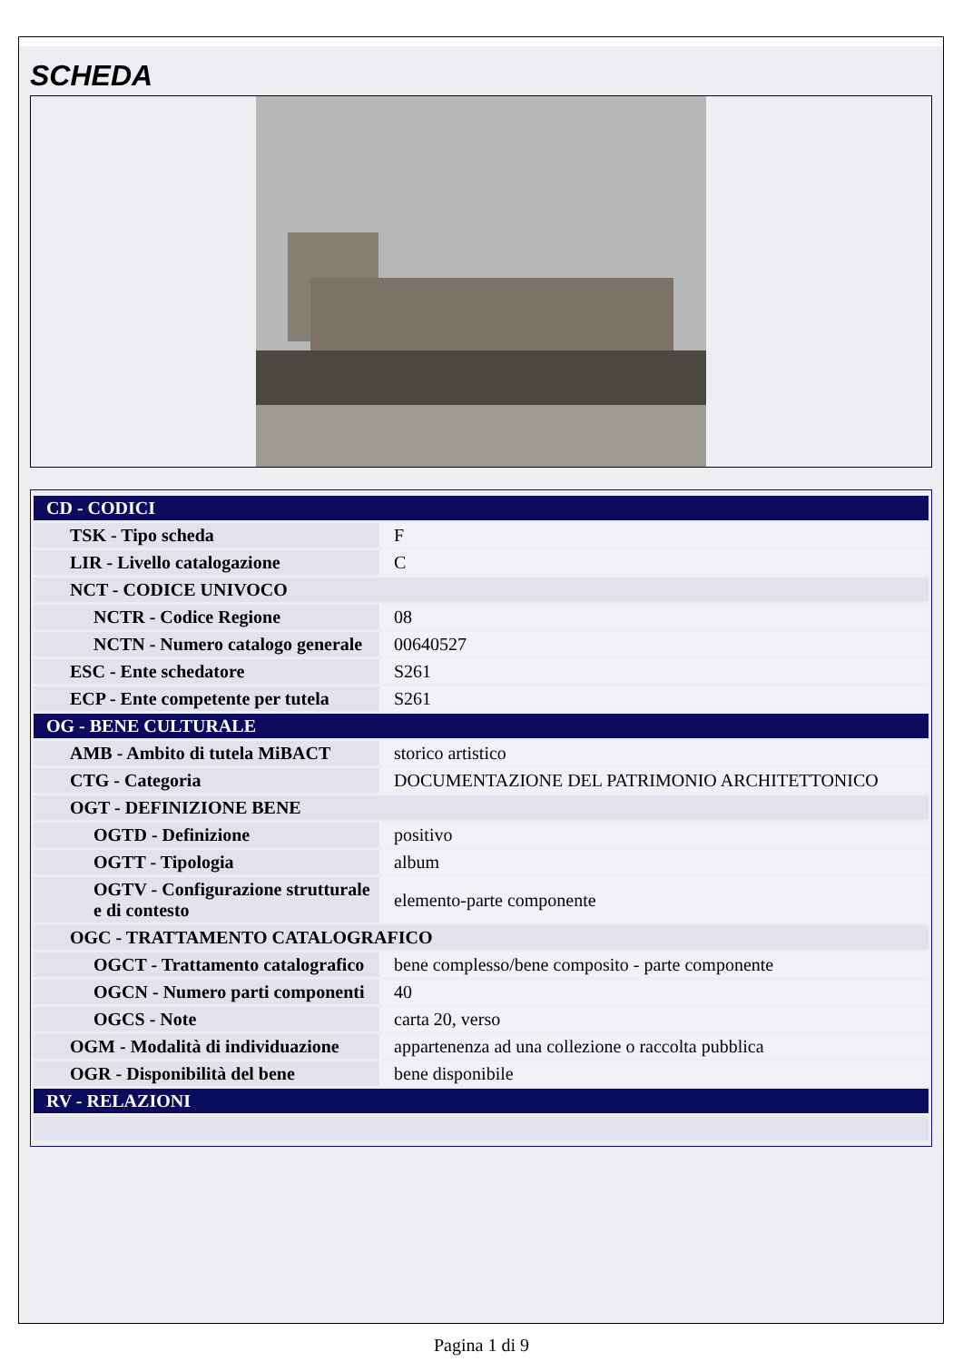SCHEDA
| CD - CODICI | |
| TSK - Tipo scheda | F |
| LIR - Livello catalogazione | C |
| NCT - CODICE UNIVOCO | |
| NCTR - Codice Regione | 08 |
| NCTN - Numero catalogo generale | 00640527 |
| ESC - Ente schedatore | S261 |
| ECP - Ente competente per tutela | S261 |
| OG - BENE CULTURALE | |
| AMB - Ambito di tutela MiBACT | storico artistico |
| CTG - Categoria | DOCUMENTAZIONE DEL PATRIMONIO ARCHITETTONICO |
| OGT - DEFINIZIONE BENE | |
| OGTD - Definizione | positivo |
| OGTT - Tipologia | album |
| OGTV - Configurazione strutturale e di contesto | elemento-parte componente |
| OGC - TRATTAMENTO CATALOGRAFICO | |
| OGCT - Trattamento catalografico | bene complesso/bene composito - parte componente |
| OGCN - Numero parti componenti | 40 |
| OGCS - Note | carta 20, verso |
| OGM - Modalità di individuazione | appartenenza ad una collezione o raccolta pubblica |
| OGR - Disponibilità del bene | bene disponibile |
| RV - RELAZIONI | |
Pagina 1 di 9